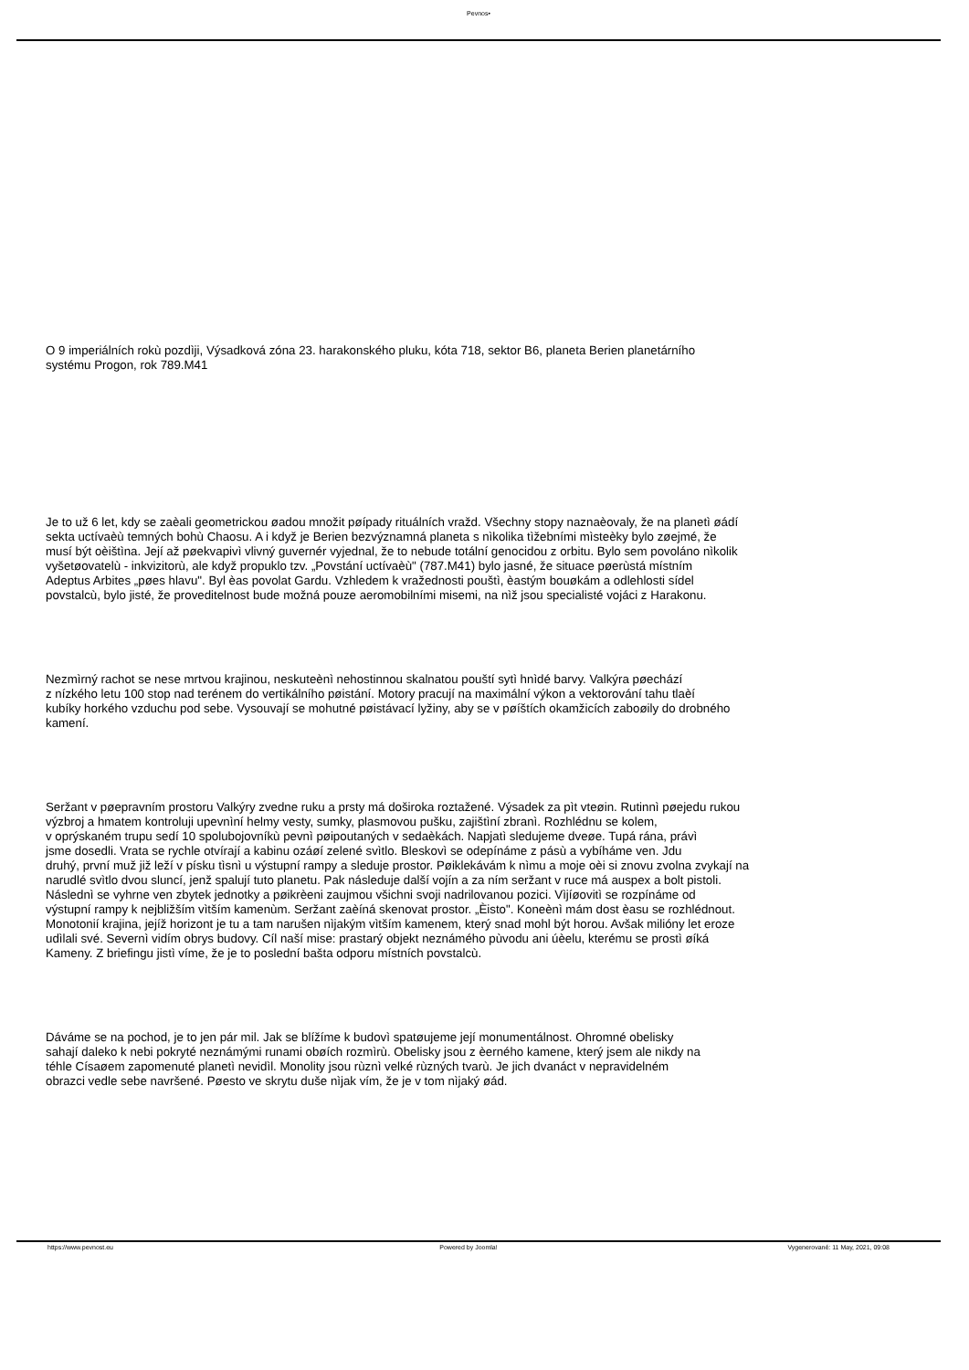Pevnos•
O 9 imperiálních rokù pozdìji, Výsadková zóna 23. harakonského pluku, kóta 718, sektor B6, planeta Berien planetárního
systému Progon, rok 789.M41
Je to už 6 let, kdy se zaèali geometrickou øadou množit pøípady rituálních vražd. Všechny stopy naznaèovaly, že na planetì øádí
sekta uctívaèù temných bohù Chaosu. A i když je Berien bezvýznamná planeta s nìkolika tìžebními mìsteèky bylo zøejmé, že
musí být oèištìna. Její až pøekvapivì vlivný guvernér vyjednal, že to nebude totální genocidou z orbitu. Bylo sem povoláno nìkolik
vyšetøovatelù - inkvizitorù, ale když propuklo tzv. „Povstání uctívaèù" (787.M41) bylo jasné, že situace pøerùstá místním
Adeptus Arbites „pøes hlavu". Byl èas povolat Gardu. Vzhledem k vražednosti pouštì, èastým bouøkám a odlehlosti sídel
povstalcù, bylo jisté, že proveditelnost bude možná pouze aeromobilními misemi, na nìž jsou specialisté vojáci z Harakonu.
Nezmìrný rachot se nese mrtvou krajinou, neskuteènì nehostinnou skalnatou pouští sytì hnìdé barvy. Valkýra pøechází
z nízkého letu 100 stop nad terénem do vertikálního pøistání. Motory pracují na maximální výkon a vektorování tahu tlaèí
kubíky horkého vzduchu pod sebe. Vysouvají se mohutné pøistávací lyžiny, aby se v pøíštích okamžicích zaboøily do drobného
kamení.
Seržant v pøepravním prostoru Valkýry zvedne ruku a prsty má doširoka roztažené. Výsadek za pìt vteøin. Rutinnì pøejedu rukou
výzbroj a hmatem kontroluji upevnìní helmy vesty, sumky, plasmovou pušku, zajištìní zbranì. Rozhlédnu se kolem,
v oprýskaném trupu sedí 10 spolubojovníkù pevnì pøipoutaných v sedaèkách. Napjatì sledujeme dveøe. Tupá rána, právì
jsme dosedli. Vrata se rychle otvírají a kabinu ozáøí zelené svìtlo. Bleskovì se odepínáme z pásù a vybíháme ven. Jdu
druhý, první muž již leží v písku tìsnì u výstupní rampy a sleduje prostor. Pøiklekávám k nìmu a moje oèi si znovu zvolna zvykají na
narudlé svìtlo dvou sluncí, jenž spalují tuto planetu. Pak následuje další vojín a za ním seržant v ruce má auspex a bolt pistoli.
Následnì se vyhrne ven zbytek jednotky a pøikrèeni zaujmou všichni svoji nadrilovanou pozici. Vìjíøovitì se rozpínáme od
výstupní rampy k nejbližším vìtším kamenùm. Seržant zaèíná skenovat prostor. „Èisto". Koneènì mám dost èasu se rozhlédnout.
Monotonií krajina, jejíž horizont je tu a tam narušen nìjakým vìtším kamenem, který snad mohl být horou. Avšak milióny let eroze
udìlali své. Severnì vidím obrys budovy. Cíl naší mise: prastarý objekt neznámého pùvodu ani úèelu, kterému se prostì øíká
Kameny. Z briefingu jistì víme, že je to poslední bašta odporu místních povstalcù.
Dáváme se na pochod, je to jen pár mil. Jak se blížíme k budovì spatøujeme její monumentálnost. Ohromné obelisky
sahají daleko k nebi pokryté neznámými runami obøích rozmìrù. Obelisky jsou z èerného kamene, který jsem ale nikdy na
téhle Císaøem zapomenuté planetì nevidìl. Monolity jsou rùznì velké rùzných tvarù. Je jich dvanáct v nepravidelném
obrazci vedle sebe navršené. Pøesto ve skrytu duše nìjak vím, že je v tom nìjaký øád.
https://www.pevnost.eu Powered by Joomla! Vygenerované: 11 May, 2021, 09:08